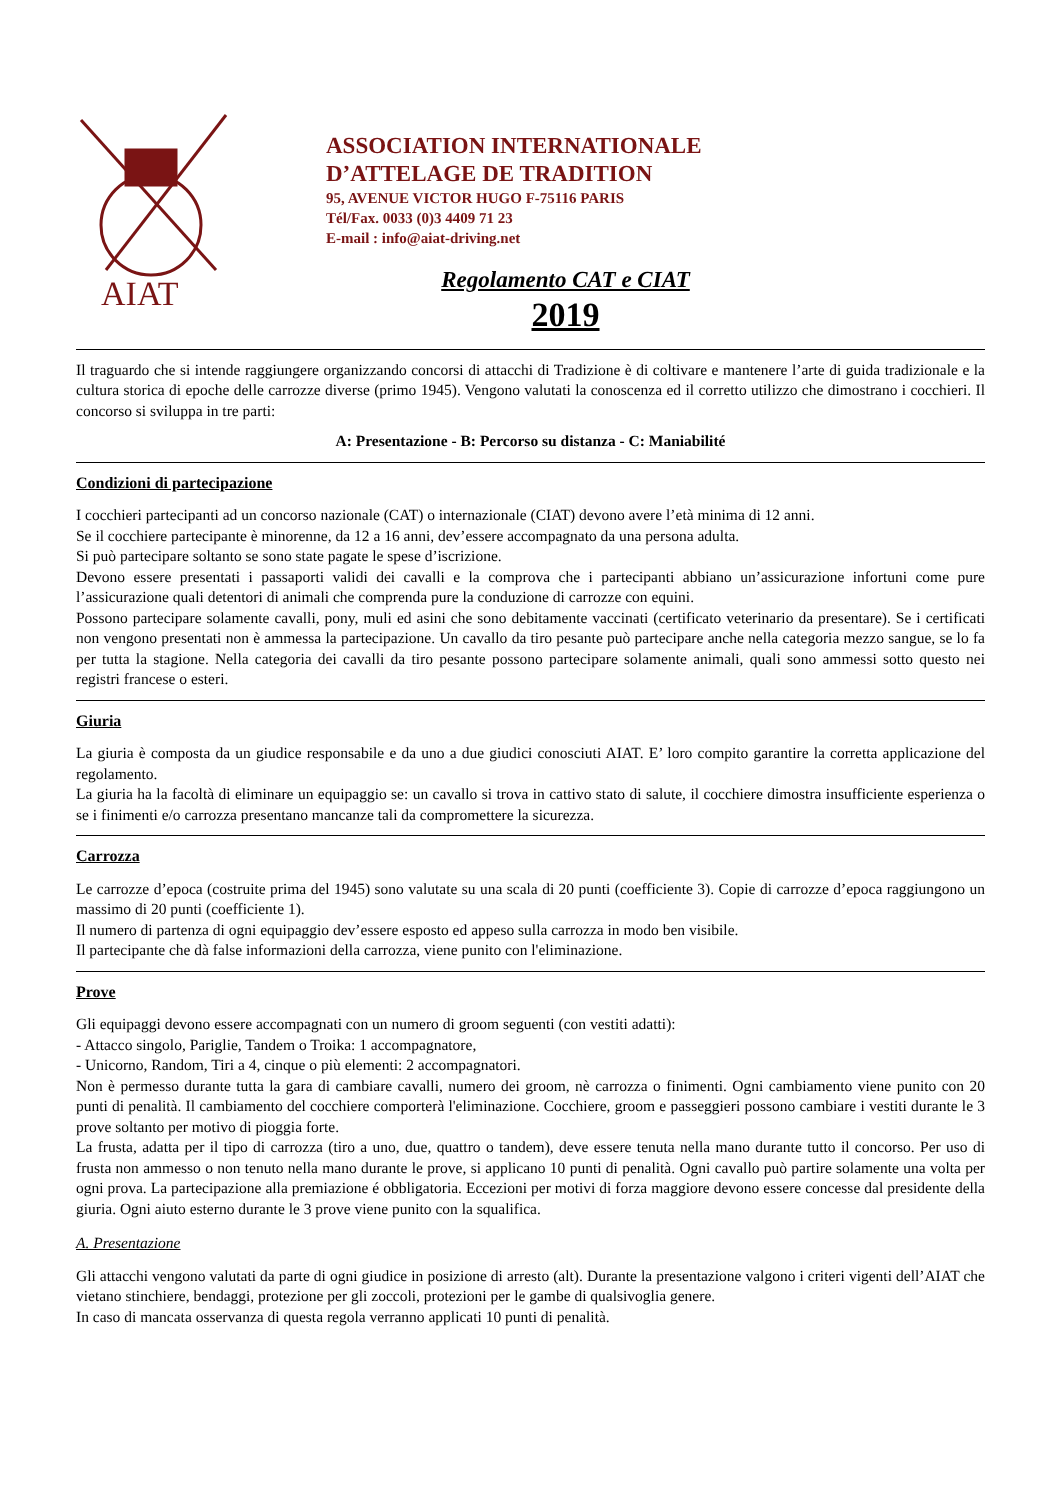AIAT
ASSOCIATION INTERNATIONALE
D’ATTELAGE DE TRADITION
95, AVENUE VICTOR HUGO F-75116 PARIS
Tél/Fax. 0033 (0)3 4409 71 23
E-mail : info@aiat-driving.net
Regolamento CAT e CIAT
2019
Il traguardo che si intende raggiungere organizzando concorsi di attacchi di Tradizione è di coltivare e mantenere l’arte di guida tradizionale e la cultura storica di epoche delle carrozze diverse (primo 1945). Vengono valutati la conoscenza ed il corretto utilizzo che dimostrano i cocchieri. Il concorso si sviluppa in tre parti:
A: Presentazione - B: Percorso su distanza - C: Maniabilité
Condizioni di partecipazione
I cocchieri partecipanti ad un concorso nazionale (CAT) o internazionale (CIAT) devono avere l’età minima di 12 anni.
Se il cocchiere partecipante è minorenne, da 12 a 16 anni, dev’essere accompagnato da una persona adulta.
Si può partecipare soltanto se sono state pagate le spese d’iscrizione.
Devono essere presentati i passaporti validi dei cavalli e la comprova che i partecipanti abbiano un’assicurazione infortuni come pure l’assicurazione quali detentori di animali che comprenda pure la conduzione di carrozze con equini.
Possono partecipare solamente cavalli, pony, muli ed asini che sono debitamente vaccinati (certificato veterinario da presentare). Se i certificati non vengono presentati non è ammessa la partecipazione. Un cavallo da tiro pesante può partecipare anche nella categoria mezzo sangue, se lo fa per tutta la stagione. Nella categoria dei cavalli da tiro pesante possono partecipare solamente animali, quali sono ammessi sotto questo nei registri francese o esteri.
Giuria
La giuria è composta da un giudice responsabile e da uno a due giudici conosciuti AIAT. E’ loro compito garantire la corretta applicazione del regolamento.
La giuria ha la facoltà di eliminare un equipaggio se: un cavallo si trova in cattivo stato di salute, il cocchiere dimostra insufficiente esperienza o se i finimenti e/o carrozza presentano mancanze tali da compromettere la sicurezza.
Carrozza
Le carrozze d’epoca (costruite prima del 1945) sono valutate su una scala di 20 punti (coefficiente 3). Copie di carrozze d’epoca raggiungono un massimo di 20 punti (coefficiente 1).
Il numero di partenza di ogni equipaggio dev’essere esposto ed appeso sulla carrozza in modo ben visibile.
Il partecipante che dà false informazioni della carrozza, viene punito con l'eliminazione.
Prove
Gli equipaggi devono essere accompagnati con un numero di groom seguenti (con vestiti adatti):
- Attacco singolo, Pariglie, Tandem o Troika: 1 accompagnatore,
- Unicorno, Random, Tiri a 4, cinque o più elementi: 2 accompagnatori.
Non è permesso durante tutta la gara di cambiare cavalli, numero dei groom, nè carrozza o finimenti. Ogni cambiamento viene punito con 20 punti di penalità. Il cambiamento del cocchiere comporterà l'eliminazione. Cocchiere, groom e passeggieri possono cambiare i vestiti durante le 3 prove soltanto per motivo di pioggia forte.
La frusta, adatta per il tipo di carrozza (tiro a uno, due, quattro o tandem), deve essere tenuta nella mano durante tutto il concorso. Per uso di frusta non ammesso o non tenuto nella mano durante le prove, si applicano 10 punti di penalità. Ogni cavallo può partire solamente una volta per ogni prova. La partecipazione alla premiazione é obbligatoria. Eccezioni per motivi di forza maggiore devono essere concesse dal presidente della giuria. Ogni aiuto esterno durante le 3 prove viene punito con la squalifica.
A. Presentazione
Gli attacchi vengono valutati da parte di ogni giudice in posizione di arresto (alt). Durante la presentazione valgono i criteri vigenti dell’AIAT che vietano stinchiere, bendaggi, protezione per gli zoccoli, protezioni per le gambe di qualsivoglia genere.
In caso di mancata osservanza di questa regola verranno applicati 10 punti di penalità.